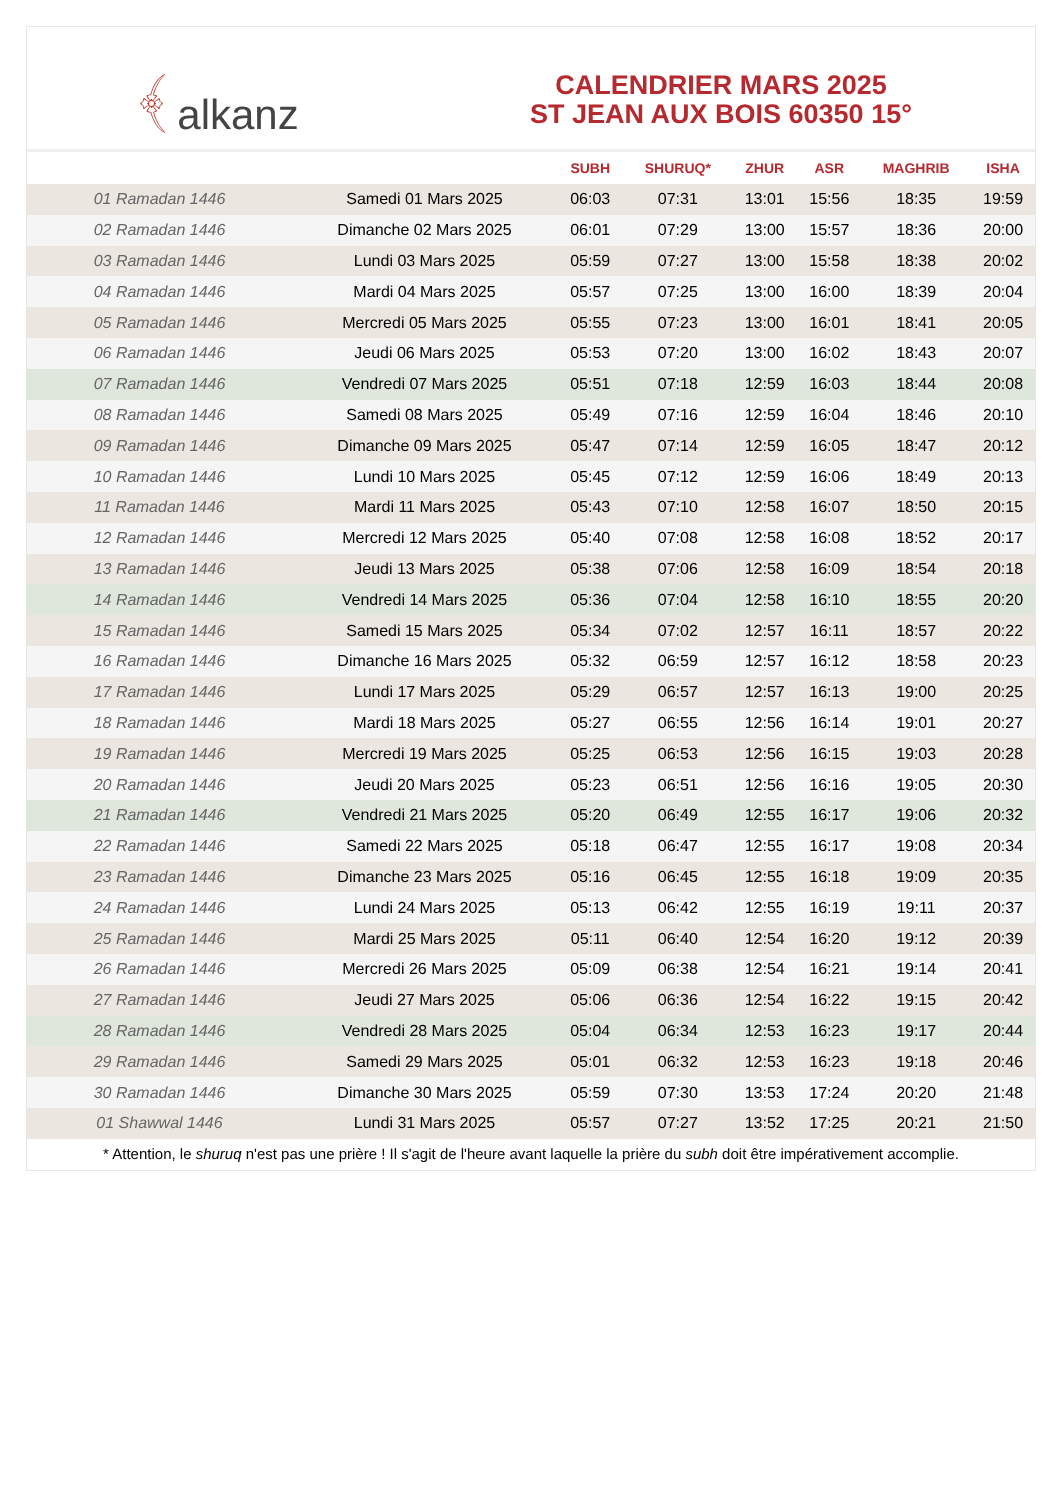﴾ alkanz
CALENDRIER MARS 2025
ST JEAN AUX BOIS 60350 15°
| | | SUBH | SHURUQ* | ZHUR | ASR | MAGHRIB | ISHA |
| --- | --- | --- | --- | --- | --- | --- | --- |
| 01 Ramadan 1446 | Samedi 01 Mars 2025 | 06:03 | 07:31 | 13:01 | 15:56 | 18:35 | 19:59 |
| 02 Ramadan 1446 | Dimanche 02 Mars 2025 | 06:01 | 07:29 | 13:00 | 15:57 | 18:36 | 20:00 |
| 03 Ramadan 1446 | Lundi 03 Mars 2025 | 05:59 | 07:27 | 13:00 | 15:58 | 18:38 | 20:02 |
| 04 Ramadan 1446 | Mardi 04 Mars 2025 | 05:57 | 07:25 | 13:00 | 16:00 | 18:39 | 20:04 |
| 05 Ramadan 1446 | Mercredi 05 Mars 2025 | 05:55 | 07:23 | 13:00 | 16:01 | 18:41 | 20:05 |
| 06 Ramadan 1446 | Jeudi 06 Mars 2025 | 05:53 | 07:20 | 13:00 | 16:02 | 18:43 | 20:07 |
| 07 Ramadan 1446 | Vendredi 07 Mars 2025 | 05:51 | 07:18 | 12:59 | 16:03 | 18:44 | 20:08 |
| 08 Ramadan 1446 | Samedi 08 Mars 2025 | 05:49 | 07:16 | 12:59 | 16:04 | 18:46 | 20:10 |
| 09 Ramadan 1446 | Dimanche 09 Mars 2025 | 05:47 | 07:14 | 12:59 | 16:05 | 18:47 | 20:12 |
| 10 Ramadan 1446 | Lundi 10 Mars 2025 | 05:45 | 07:12 | 12:59 | 16:06 | 18:49 | 20:13 |
| 11 Ramadan 1446 | Mardi 11 Mars 2025 | 05:43 | 07:10 | 12:58 | 16:07 | 18:50 | 20:15 |
| 12 Ramadan 1446 | Mercredi 12 Mars 2025 | 05:40 | 07:08 | 12:58 | 16:08 | 18:52 | 20:17 |
| 13 Ramadan 1446 | Jeudi 13 Mars 2025 | 05:38 | 07:06 | 12:58 | 16:09 | 18:54 | 20:18 |
| 14 Ramadan 1446 | Vendredi 14 Mars 2025 | 05:36 | 07:04 | 12:58 | 16:10 | 18:55 | 20:20 |
| 15 Ramadan 1446 | Samedi 15 Mars 2025 | 05:34 | 07:02 | 12:57 | 16:11 | 18:57 | 20:22 |
| 16 Ramadan 1446 | Dimanche 16 Mars 2025 | 05:32 | 06:59 | 12:57 | 16:12 | 18:58 | 20:23 |
| 17 Ramadan 1446 | Lundi 17 Mars 2025 | 05:29 | 06:57 | 12:57 | 16:13 | 19:00 | 20:25 |
| 18 Ramadan 1446 | Mardi 18 Mars 2025 | 05:27 | 06:55 | 12:56 | 16:14 | 19:01 | 20:27 |
| 19 Ramadan 1446 | Mercredi 19 Mars 2025 | 05:25 | 06:53 | 12:56 | 16:15 | 19:03 | 20:28 |
| 20 Ramadan 1446 | Jeudi 20 Mars 2025 | 05:23 | 06:51 | 12:56 | 16:16 | 19:05 | 20:30 |
| 21 Ramadan 1446 | Vendredi 21 Mars 2025 | 05:20 | 06:49 | 12:55 | 16:17 | 19:06 | 20:32 |
| 22 Ramadan 1446 | Samedi 22 Mars 2025 | 05:18 | 06:47 | 12:55 | 16:17 | 19:08 | 20:34 |
| 23 Ramadan 1446 | Dimanche 23 Mars 2025 | 05:16 | 06:45 | 12:55 | 16:18 | 19:09 | 20:35 |
| 24 Ramadan 1446 | Lundi 24 Mars 2025 | 05:13 | 06:42 | 12:55 | 16:19 | 19:11 | 20:37 |
| 25 Ramadan 1446 | Mardi 25 Mars 2025 | 05:11 | 06:40 | 12:54 | 16:20 | 19:12 | 20:39 |
| 26 Ramadan 1446 | Mercredi 26 Mars 2025 | 05:09 | 06:38 | 12:54 | 16:21 | 19:14 | 20:41 |
| 27 Ramadan 1446 | Jeudi 27 Mars 2025 | 05:06 | 06:36 | 12:54 | 16:22 | 19:15 | 20:42 |
| 28 Ramadan 1446 | Vendredi 28 Mars 2025 | 05:04 | 06:34 | 12:53 | 16:23 | 19:17 | 20:44 |
| 29 Ramadan 1446 | Samedi 29 Mars 2025 | 05:01 | 06:32 | 12:53 | 16:23 | 19:18 | 20:46 |
| 30 Ramadan 1446 | Dimanche 30 Mars 2025 | 05:59 | 07:30 | 13:53 | 17:24 | 20:20 | 21:48 |
| 01 Shawwal 1446 | Lundi 31 Mars 2025 | 05:57 | 07:27 | 13:52 | 17:25 | 20:21 | 21:50 |
* Attention, le shuruq n'est pas une prière ! Il s'agit de l'heure avant laquelle la prière du subh doit être impérativement accomplie.